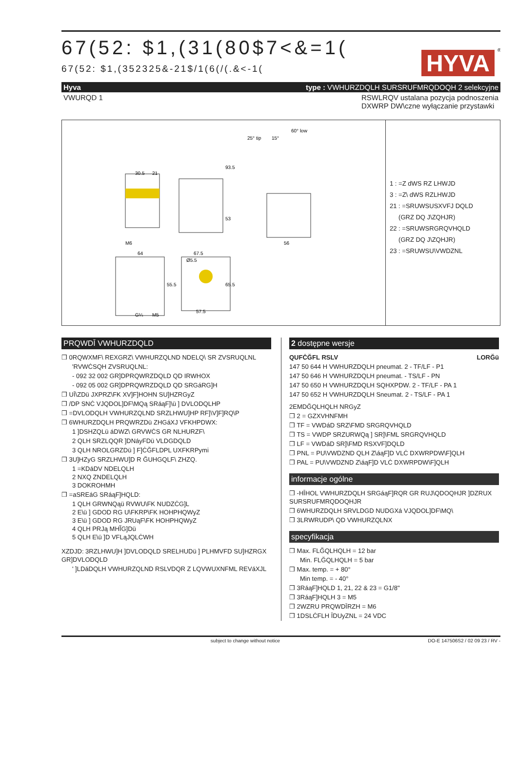67(52: $1,(31(80$7<&=1(
67(52: $1,(352325&-21$/1(6(/(.&<-1(
HYVA
®
Hyva type : VWHURZDQLH SURSRUFMRQDOQH 2 selekcyjne
VWURQD 1 RSWLRQV ustalana pozycja podnoszenia
DXWRP DW\czne wyłączanie przystawki
30.5
21
93.5
53
56
64
67.5
Ø5.5
55.5
65.5
57.5
M6
G¼
M5
25° tip
15°
60° low
1 : =Z dWS RZ LHWJD
3 : =Z\ dWS RZLHWJD
21 : =SRUWSUSXVFJ DQLD
(GRZ DQ J\ZQHJR)
22 : =SRUWSRGRQVHQLD
(GRZ DQ J\ZQHJR)
23 : =SRUWSU\VWDZNL
PRQWDĪ VWHURZDQLD
❒ 0RQWXMF\ REXGRZ\ VWHURZQLND NDELQ\ SR ZVSRUQLNL
'RVWĊSQH ZVSRUQLNL:
- 092 32 002 GR]DPRQWRZDQLD QD IRWHOX
- 092 05 002 GR]DPRQWRZDQLD QD SRGáRG]H
❒ UĪ\ZDü JXPRZ\FK XV]F]HOHN SU]HZRGyZ
❒ /DP SNĊ VJQDOL]DF\MQą SRáąF]\ü ] DVLODQLHP
❒ =DVLODQLH VWHURZQLND SRZLHWU]HP RF]\V]F]RQ\P
❒ 6WHURZDQLH PRQWRZDü ZHGáXJ VFKHPDWX:
1 ]DSHZQLü áDWZ\ GRVWĊS GR NLHURZF\
2 QLH SRZLQQR ]DNáyFDü VLDGDQLD
3 QLH NROLGRZDü ] F]ĊĞFLDPL UXFKRPymi
❒ 3U]HZyG SRZLHWU]D R ĞUHGQLF\ ZHZQ.
1 =KDáDV NDELQLH
2 NXQ ZNDELQLH
3 DOKROHMH
❒ =aSREáG SRáąF]HQLD:
1 QLH GRWNQąü RVWU\FK NUDZĊG]L
2 E\ü ] GDOD RG U\FKRP\FK HOHPHQWyZ
3 E\ü ] GDOD RG JRUąF\FK HOHPHQWyZ
4 QLH PRJą MHĨG]Dü
5 QLH E\ü ]D VFLąJQLĊWH
XZDJD: 3RZLHWU]H ]DVLODQLD SRELHUDü ] PLHMVFD SU]HZRGX GR]DVLODQLD
' ]LDáDQLH VWHURZQLND RSLVDQR Z LQVWUXNFML REVáXJL
2 dostępne wersje
QUFĊĞFL RSLV LORĞü
147 50 644 H VWHURZDQLH pneumat. 2 - TF/LF - P1
147 50 646 H VWHURZDQLH pneumat. - TS/LF - PN
147 50 650 H VWHURZDQLH SQHXPDW. 2 - TF/LF - PA 1
147 50 652 H VWHURZDQLH Sneumat. 2 - TS/LF - PA 1
2EMDĞQLHQLH NRGyZ
❒ 2 = GZXVHNFMH
❒ TF = VWDáD SRZ\FMD SRGRQVHQLD
❒ TS = VWDP SRZURWQą ] SR]\FML SRGRQVHQLD
❒ LF = VWDáD SR]\FMD RSXVF]DQLD
❒ PNL = PU\VWDZND QLH Z\áąF]D VLĊ DXWRPDW\F]QLH
❒ PAL = PU\VWDZND Z\áąF]D VLĊ DXWRPDW\F]QLH
informacje ogólne
❒ -HĪHOL VWHURZDQLH SRGáąF]RQR GR RUJ\QDOQHJR ]DZRUX SURSRUFMRQDOQHJR
❒ 6WHURZDQLH SRVLDGD NUDGXá VJQDOL]DF\MQ\
❒ 3LRWRUDP\ QD VWHURZQLNX
specyfikacja
❒ Max. FLĞQLHQLH = 12 bar
Min. FLĞQLHQLH = 5 bar
❒ Max. temp. = + 80°
Min temp. = - 40°
❒ 3RáąF]HQLD 1, 21, 22 & 23 = G1/8"
❒ 3RáąF]HQLH 3 = M5
❒ 2WZRU PRQWDĪRZH = M6
❒ 1DSLĊFLH ĪDUyZNL = 24 VDC
subject to change without notice DO-E 147506S2 / 02 09 23 / RV -